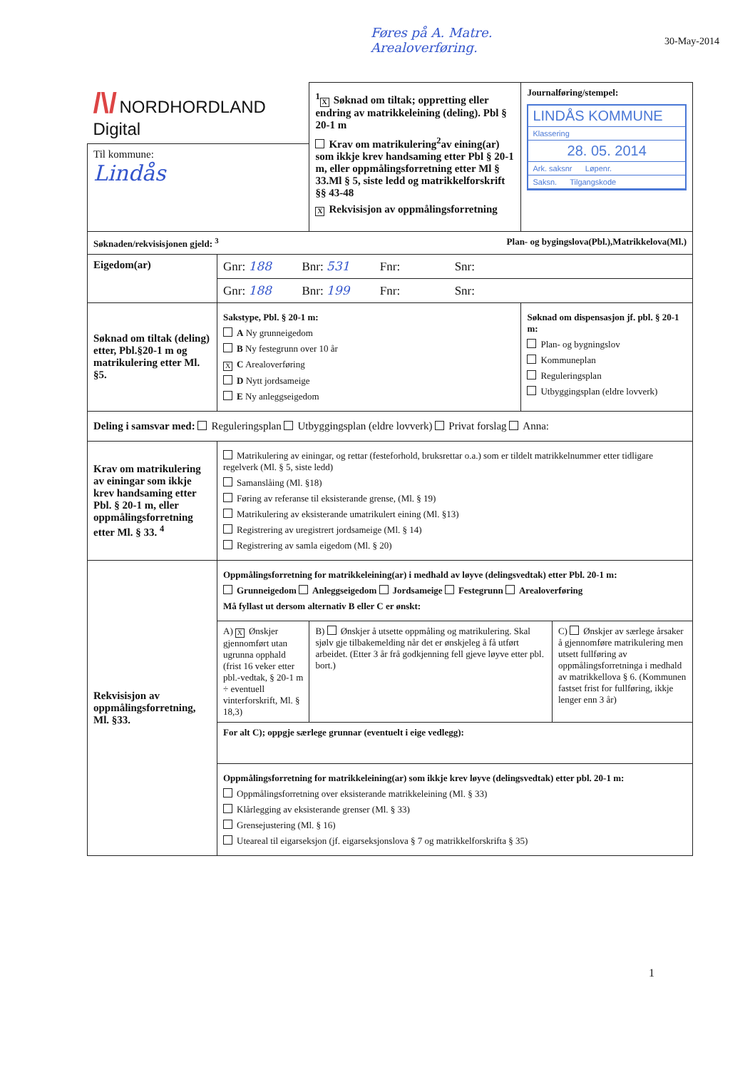Føres på A. Matre.
Arealoverføring.
30-May-2014
| /\/ NORDHORDLAND Digital | | <sup>1</sup> X Søknad om tiltak; oppretting eller endring av matrikkeleining (deling). Pbl § 20-1 m Krav om matrikulering<sup>2</sup>av eining(ar) som ikkje krev handsaming etter Pbl § 20-1 m, eller oppmålingsforretning etter Ml § 33.Ml § 5, siste ledd og matrikkelforskrift §§ 43-48 X Rekvisisjon av oppmålingsforretning | Journalføring/stempel: LINDÅS KOMMUNE Klassering 28. 05. 2014 Ark. saksnr Løpenr. Saksn. Tilgangskode | |
| Til kommune: Lindås | | | | |
| Søknaden/rekvisisjonen gjeld: <sup>3</sup> Plan- og bygingslova(Pbl.),Matrikkelova(Ml.) | | | | |
| Eigedom(ar) | Gnr: 188 Bnr: 531 Fnr: Snr: | | | |
| | Gnr: 188 Bnr: 199 Fnr: Snr: | | | |
| Søknad om tiltak (deling) etter, Pbl.§20-1 m og matrikulering etter Ml. §5. | Sakstype, Pbl. § 20-1 m: A Ny grunneigedom B Ny festegrunn over 10 år X C Arealoverføring D Nytt jordsameige E Ny anleggseigedom | | Søknad om dispensasjon jf. pbl. § 20-1 m: Plan- og bygningslov Kommuneplan Reguleringsplan Utbyggingsplan (eldre lovverk) | |
| Deling i samsvar med: Reguleringsplan Utbyggingsplan (eldre lovverk) Privat forslag Anna: | | | | |
| Krav om matrikulering av einingar som ikkje krev handsaming etter Pbl. § 20-1 m, eller oppmålingsforretning etter Ml. § 33. <sup>4</sup> | Matrikulering av einingar, og rettar (festeforhold, bruksrettar o.a.) som er tildelt matrikkelnummer etter tidligare regelverk (Ml. § 5, siste ledd) Samanslåing (Ml. §18) Føring av referanse til eksisterande grense, (Ml. § 19) Matrikulering av eksisterande umatrikulert eining (Ml. §13) Registrering av uregistrert jordsameige (Ml. § 14) Registrering av samla eigedom (Ml. § 20) | | | |
| Rekvisisjon av oppmålingsforretning, Ml. §33. | Oppmålingsforretning for matrikkeleining(ar) i medhald av løyve (delingsvedtak) etter Pbl. 20-1 m: Grunneigedom Anleggseigedom Jordsameige Festegrunn Arealoverføring Må fyllast ut dersom alternativ B eller C er ønskt: | | | |
| | A) X Ønskjer gjennomført utan ugrunna opphald (frist 16 veker etter pbl.-vedtak, § 20-1 m ÷ eventuell vinterforskrift, Ml. § 18,3) | B) Ønskjer å utsette oppmåling og matrikulering. Skal sjølv gje tilbakemelding når det er ønskjeleg å få utført arbeidet. (Etter 3 år frå godkjenning fell gjeve løyve etter pbl. bort.) | | C) Ønskjer av særlege årsaker å gjennomføre matrikulering men utsett fullføring av oppmålingsforretninga i medhald av matrikkellova § 6. (Kommunen fastset frist for fullføring, ikkje lenger enn 3 år) |
| | For alt C); oppgje særlege grunnar (eventuelt i eige vedlegg): | | | |
| | Oppmålingsforretning for matrikkeleining(ar) som ikkje krev løyve (delingsvedtak) etter pbl. 20-1 m: Oppmålingsforretning over eksisterande matrikkeleining (Ml. § 33) Klårlegging av eksisterande grenser (Ml. § 33) Grensejustering (Ml. § 16) Uteareal til eigarseksjon (jf. eigarseksjonslova § 7 og matrikkelforskrifta § 35) | | | |
1